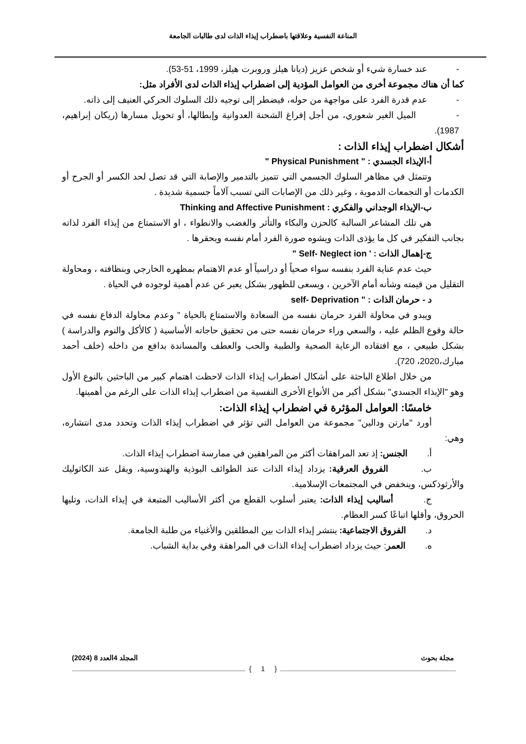المناعة النفسية وعلاقتها باضطراب إيذاء الذات لدى طالبات الجامعة
- عند خسارة شيء أو شخص عزيز (ديانا هيلز وروبرت هيلز، 1999، 51-53).
كما أن هناك مجموعة أخرى من العوامل المؤدية إلى اضطراب إيذاء الذات لدى الأفراد مثل:
- عدم قدرة الفرد على مواجهة من حوله، فيضطر إلى توجيه ذلك السلوك الحركي العنيف إلى ذاته.
- الميل الغير شعوري، من أجل إفراغ الشحنة العدوانية وإبطالها، أو تحويل مسارها (ريكان إبراهيم، 1987).
أشكال اضطراب إيذاء الذات :
أ-الإيذاء الجسدي : " Physical Punishment "
وتتمثل في مظاهر السلوك الجسمي التي تتميز بالتدمير والإصابة التي قد تصل لحد الكسر أو الجرح أو الكدمات أو التجمعات الدموية ، وغير ذلك من الإصابات التي تسبب آلاماً جسمية شديدة .
ب-الإيذاء الوجداني والفكري : Thinking and Affective Punishment
هي تلك المشاعر السالبة كالحزن والبكاء والتأثر والغضب والانطواء ، او الاستمتاع من إيذاء الفرد لذاته بجانب التفكير في كل ما يؤذى الذات ويشوه صورة الفرد أمام نفسه ويحقرها .
ج-إهمال الذات : ' Self- Neglect ion "
حيث عدم عناية الفرد بنفسه سواء صحياً أو دراسياً أو عدم الاهتمام بمظهره الخارجي وبنظافته ، ومحاولة التقليل من قيمته وشأنه أمام الآخرين ، ويسعى للظهور بشكل يعبر عن عدم أهمية لوجوده في الحياة .
د - حرمان الذات : " self- Deprivation
ويبدو في محاولة الفرد حرمان نفسه من السعادة والاستمتاع بالحياة " وعدم محاولة الدفاع نفسه في حالة وقوع الظلم عليه ، والسعي وراء حرمان نفسه حتى من تحقيق حاجاته الأساسية ( كالأكل والنوم والدراسة ) بشكل طبيعي ، مع افتقاده الرعاية الصحية والطبية والحب والعطف والمساندة بدافع من داخله (خلف أحمد مبارك،2020، 720).
من خلال اطلاع الباحثة على أشكال اضطراب إيذاء الذات لاحظت اهتمام كبير من الباحثين بالنوع الأول وهو "الإيذاء الجسدي" بشكل أكبر من الأنواع الأخرى النفسية من اضطراب إيذاء الذات على الرغم من أهميتها.
خامسًا: العوامل المؤثرة في اضطراب إيذاء الذات:
أورد "مارتن ودالين" مجموعة من العوامل التي تؤثر في اضطراب إيذاء الذات وتحدد مدى انتشاره، وهي:
أ. الجنس: إذ تعد المراهقات أكثر من المراهقين في ممارسة اضطراب إيذاء الذات.
ب. الفروق العرقية: يزداد إيذاء الذات عند الطوائف البوذية والهندوسية، ويقل عند الكاثوليك والأرثوذكس، وينخفض في المجتمعات الإسلامية.
ج. أساليب إيذاء الذات: يعتبر أسلوب القطع من أكثر الأساليب المتبعة في إيذاء الذات، وتليها الحروق، وأقلها اتباعًا كسر العظام.
د. الفروق الاجتماعية: ينتشر إيذاء الذات بين المطلقين والأغنياء من طلبة الجامعة.
ه. العمر: حيث يزداد اضطراب إيذاء الذات في المراهقة وفي بداية الشباب.
مجلة بحوث المجلد 4العدد 8 (2024)
{ 1 }